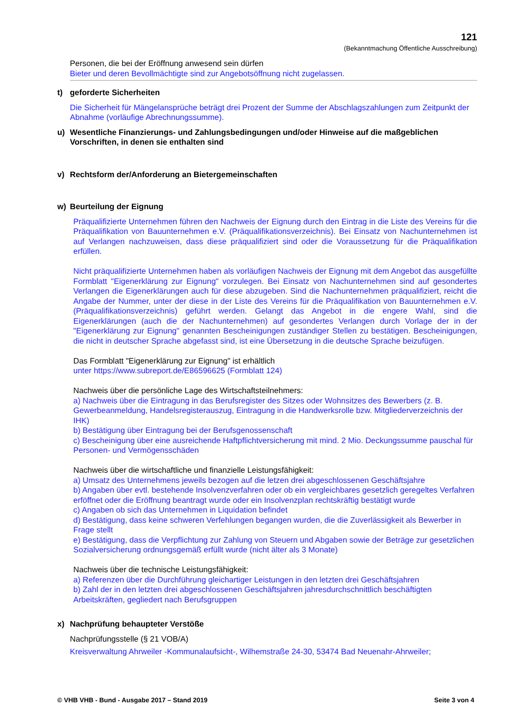121
(Bekanntmachung Öffentliche Ausschreibung)
Personen, die bei der Eröffnung anwesend sein dürfen
Bieter und deren Bevollmächtigte sind zur Angebotsöffnung nicht zugelassen.
t) geforderte Sicherheiten
Die Sicherheit für Mängelansprüche beträgt drei Prozent der Summe der Abschlagszahlungen zum Zeitpunkt der Abnahme (vorläufige Abrechnungssumme).
u) Wesentliche Finanzierungs- und Zahlungsbedingungen und/oder Hinweise auf die maßgeblichen Vorschriften, in denen sie enthalten sind
v) Rechtsform der/Anforderung an Bietergemeinschaften
w) Beurteilung der Eignung
Präqualifizierte Unternehmen führen den Nachweis der Eignung durch den Eintrag in die Liste des Vereins für die Präqualifikation von Bauunternehmen e.V. (Präqualifikationsverzeichnis). Bei Einsatz von Nachunternehmen ist auf Verlangen nachzuweisen, dass diese präqualifiziert sind oder die Voraussetzung für die Präqualifikation erfüllen.
Nicht präqualifizierte Unternehmen haben als vorläufigen Nachweis der Eignung mit dem Angebot das ausgefüllte Formblatt "Eigenerklärung zur Eignung" vorzulegen. Bei Einsatz von Nachunternehmen sind auf gesondertes Verlangen die Eigenerklärungen auch für diese abzugeben. Sind die Nachunternehmen präqualifiziert, reicht die Angabe der Nummer, unter der diese in der Liste des Vereins für die Präqualifikation von Bauunternehmen e.V. (Präqualifikationsverzeichnis) geführt werden. Gelangt das Angebot in die engere Wahl, sind die Eigenerklärungen (auch die der Nachunternehmen) auf gesondertes Verlangen durch Vorlage der in der "Eigenerklärung zur Eignung" genannten Bescheinigungen zuständiger Stellen zu bestätigen. Bescheinigungen, die nicht in deutscher Sprache abgefasst sind, ist eine Übersetzung in die deutsche Sprache beizufügen.
Das Formblatt "Eigenerklärung zur Eignung" ist erhältlich
unter https://www.subreport.de/E86596625 (Formblatt 124)
Nachweis über die persönliche Lage des Wirtschaftsteilnehmers:
a) Nachweis über die Eintragung in das Berufsregister des Sitzes oder Wohnsitzes des Bewerbers (z. B. Gewerbeanmeldung, Handelsregisterauszug, Eintragung in die Handwerksrolle bzw. Mitgliederverzeichnis der IHK)
b) Bestätigung über Eintragung bei der Berufsgenossenschaft
c) Bescheinigung über eine ausreichende Haftpflichtversicherung mit mind. 2 Mio. Deckungssumme pauschal für Personen- und Vermögensschäden
Nachweis über die wirtschaftliche und finanzielle Leistungsfähigkeit:
a) Umsatz des Unternehmens jeweils bezogen auf die letzen drei abgeschlossenen Geschäftsjahre
b) Angaben über evtl. bestehende Insolvenzverfahren oder ob ein vergleichbares gesetzlich geregeltes Verfahren erföffnet oder die Eröffnung beantragt wurde oder ein Insolvenzplan rechtskräftig bestätigt wurde
c) Angaben ob sich das Unternehmen in Liquidation befindet
d) Bestätigung, dass keine schweren Verfehlungen begangen wurden, die die Zuverlässigkeit als Bewerber in Frage stellt
e) Bestätigung, dass die Verpflichtung zur Zahlung von Steuern und Abgaben sowie der Beträge zur gesetzlichen Sozialversicherung ordnungsgemäß erfüllt wurde (nicht älter als 3 Monate)
Nachweis über die technische Leistungsfähigkeit:
a) Referenzen über die Durchführung gleichartiger Leistungen in den letzten drei Geschäftsjahren
b) Zahl der in den letzten drei abgeschlossenen Geschäftsjahren jahresdurchschnittlich beschäftigten Arbeitskräften, gegliedert nach Berufsgruppen
x) Nachprüfung behaupteter Verstöße
Nachprüfungsstelle (§ 21 VOB/A)
Kreisverwaltung Ahrweiler -Kommunalaufsicht-, Wilhemstraße 24-30, 53474 Bad Neuenahr-Ahrweiler;
© VHB VHB - Bund - Ausgabe 2017 – Stand 2019 Seite 3 von 4